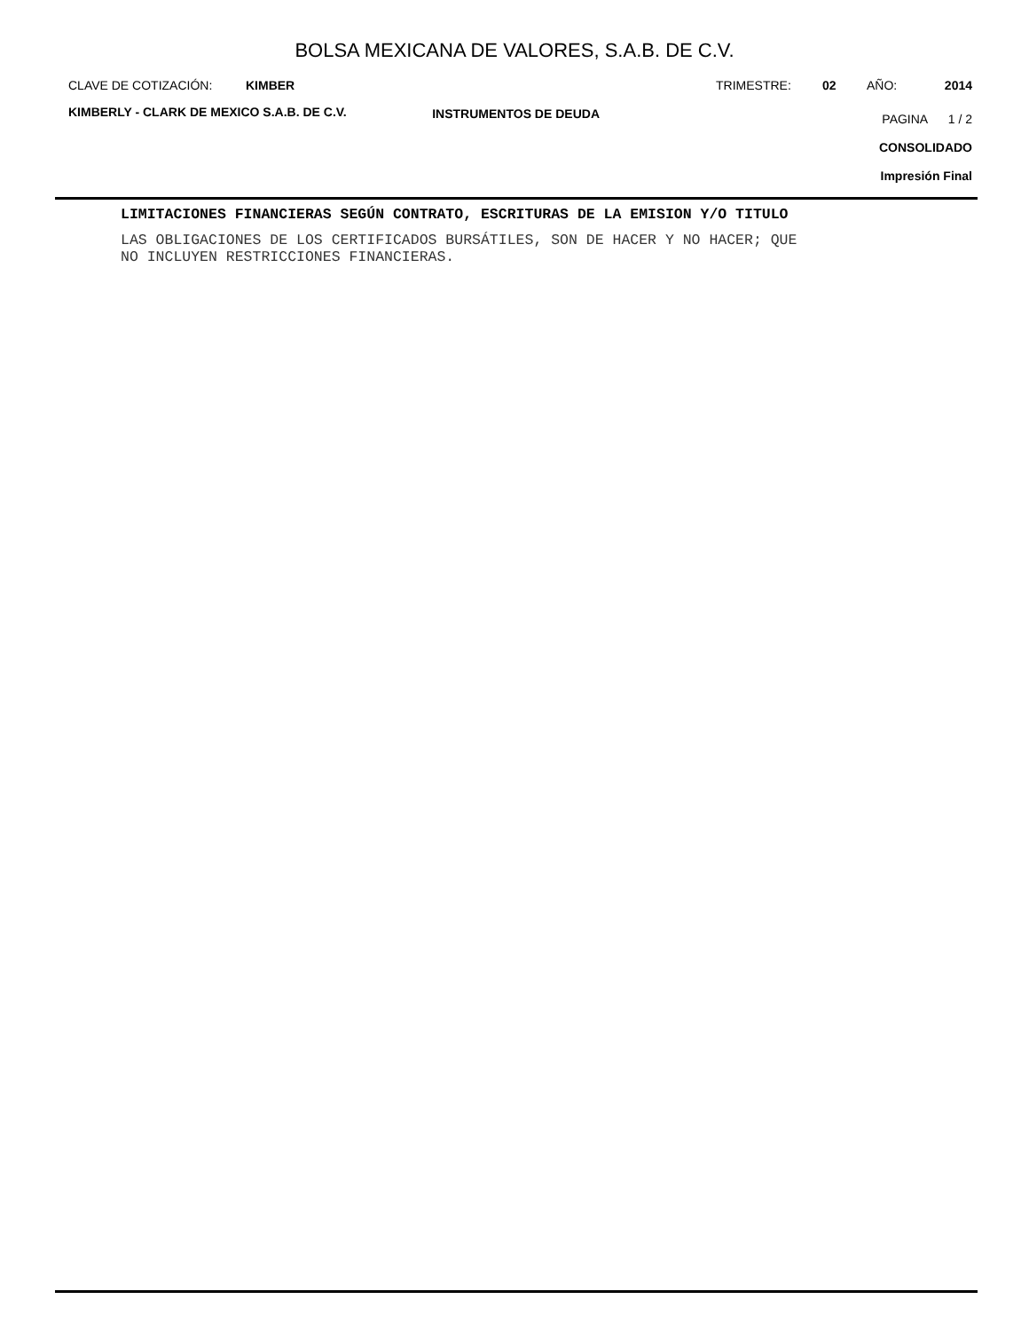BOLSA MEXICANA DE VALORES, S.A.B. DE C.V.
CLAVE DE COTIZACIÓN: KIMBER TRIMESTRE: 02 AÑO: 2014
KIMBERLY - CLARK DE MEXICO S.A.B. DE C.V. INSTRUMENTOS DE DEUDA
PAGINA 1 / 2
CONSOLIDADO
Impresión Final
LIMITACIONES FINANCIERAS SEGÚN CONTRATO, ESCRITURAS DE LA EMISION Y/O TITULO
LAS OBLIGACIONES DE LOS CERTIFICADOS BURSÁTILES, SON DE HACER Y NO HACER; QUE
NO INCLUYEN RESTRICCIONES FINANCIERAS.